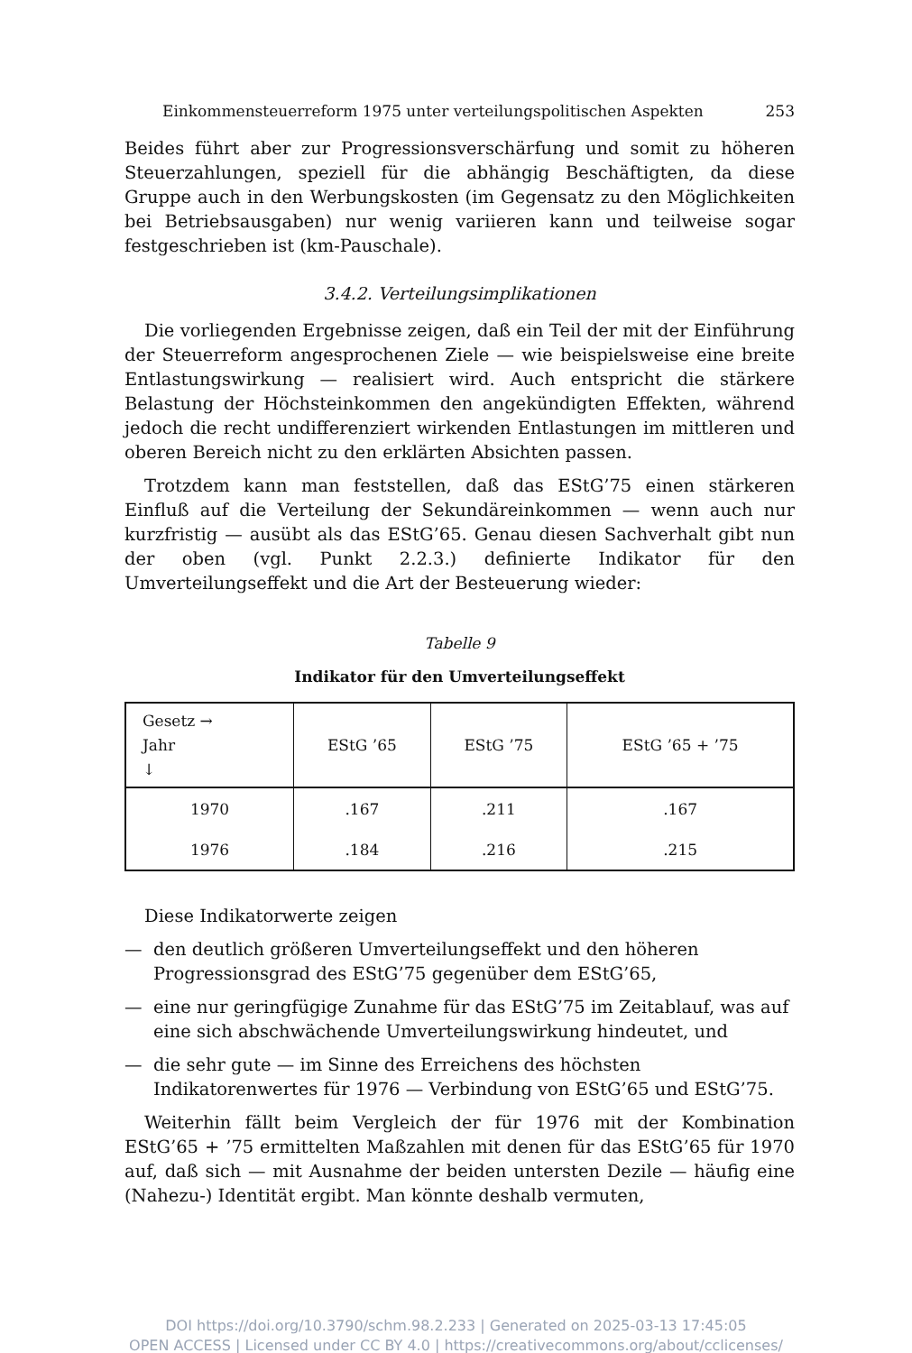Einkommensteuerreform 1975 unter verteilungspolitischen Aspekten 253
Beides führt aber zur Progressionsverschärfung und somit zu höheren Steuerzahlungen, speziell für die abhängig Beschäftigten, da diese Gruppe auch in den Werbungskosten (im Gegensatz zu den Möglichkeiten bei Betriebsausgaben) nur wenig variieren kann und teilweise sogar festgeschrieben ist (km-Pauschale).
3.4.2. Verteilungsimplikationen
Die vorliegenden Ergebnisse zeigen, daß ein Teil der mit der Einführung der Steuerreform angesprochenen Ziele — wie beispielsweise eine breite Entlastungswirkung — realisiert wird. Auch entspricht die stärkere Belastung der Höchsteinkommen den angekündigten Effekten, während jedoch die recht undifferenziert wirkenden Entlastungen im mittleren und oberen Bereich nicht zu den erklärten Absichten passen.
Trotzdem kann man feststellen, daß das EStG’75 einen stärkeren Einfluß auf die Verteilung der Sekundäreinkommen — wenn auch nur kurzfristig — ausübt als das EStG’65. Genau diesen Sachverhalt gibt nun der oben (vgl. Punkt 2.2.3.) definierte Indikator für den Umverteilungseffekt und die Art der Besteuerung wieder:
Tabelle 9
Indikator für den Umverteilungseffekt
| Gesetz → Jahr ↓ | EStG ’65 | EStG ’75 | EStG ’65 + ’75 |
| --- | --- | --- | --- |
| 1970 | .167 | .211 | .167 |
| 1976 | .184 | .216 | .215 |
Diese Indikatorwerte zeigen
— den deutlich größeren Umverteilungseffekt und den höheren Progressionsgrad des EStG’75 gegenüber dem EStG’65,
— eine nur geringfügige Zunahme für das EStG’75 im Zeitablauf, was auf eine sich abschwächende Umverteilungswirkung hindeutet, und
— die sehr gute — im Sinne des Erreichens des höchsten Indikatorenwertes für 1976 — Verbindung von EStG’65 und EStG’75.
Weiterhin fällt beim Vergleich der für 1976 mit der Kombination EStG’65 + ’75 ermittelten Maßzahlen mit denen für das EStG’65 für 1970 auf, daß sich — mit Ausnahme der beiden untersten Dezile — häufig eine (Nahezu-) Identität ergibt. Man könnte deshalb vermuten,
DOI https://doi.org/10.3790/schm.98.2.233 | Generated on 2025-03-13 17:45:05
OPEN ACCESS | Licensed under CC BY 4.0 | https://creativecommons.org/about/cclicenses/